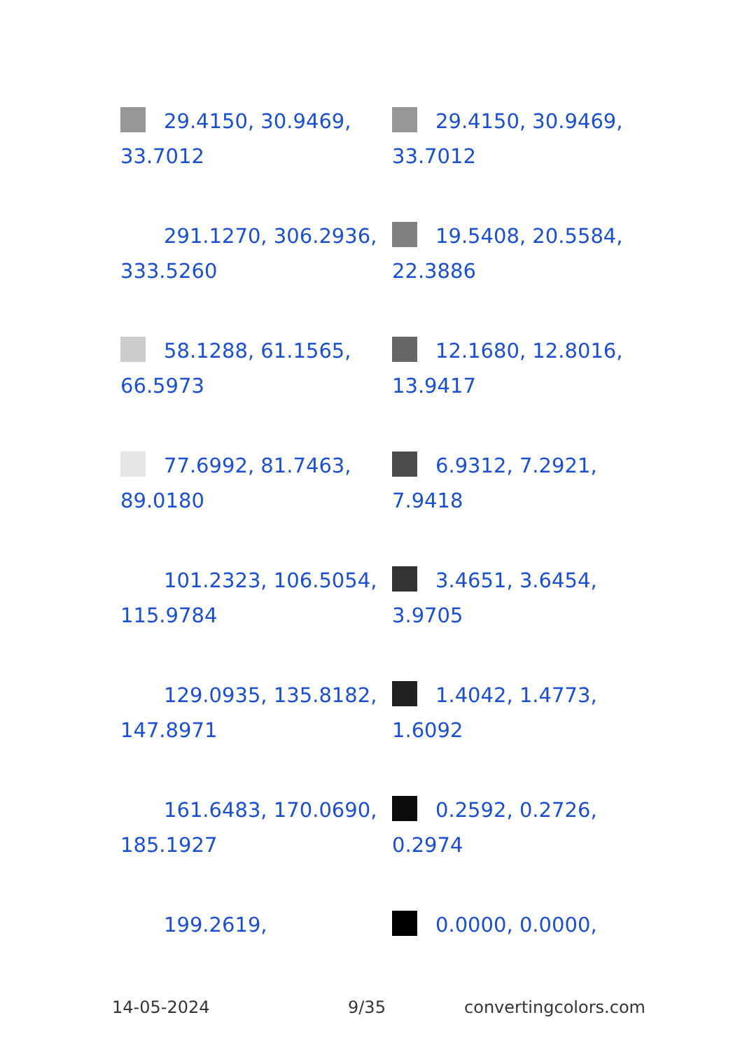29.4150, 30.9469, 33.7012
29.4150, 30.9469, 33.7012
291.1270, 306.2936, 333.5260
19.5408, 20.5584, 22.3886
58.1288, 61.1565, 66.5973
12.1680, 12.8016, 13.9417
77.6992, 81.7463, 89.0180
6.9312, 7.2921, 7.9418
101.2323, 106.5054, 115.9784
3.4651, 3.6454, 3.9705
129.0935, 135.8182, 147.8971
1.4042, 1.4773, 1.6092
161.6483, 170.0690, 185.1927
0.2592, 0.2726, 0.2974
199.2619,
0.0000, 0.0000,
14-05-2024 9/35 convertingcolors.com